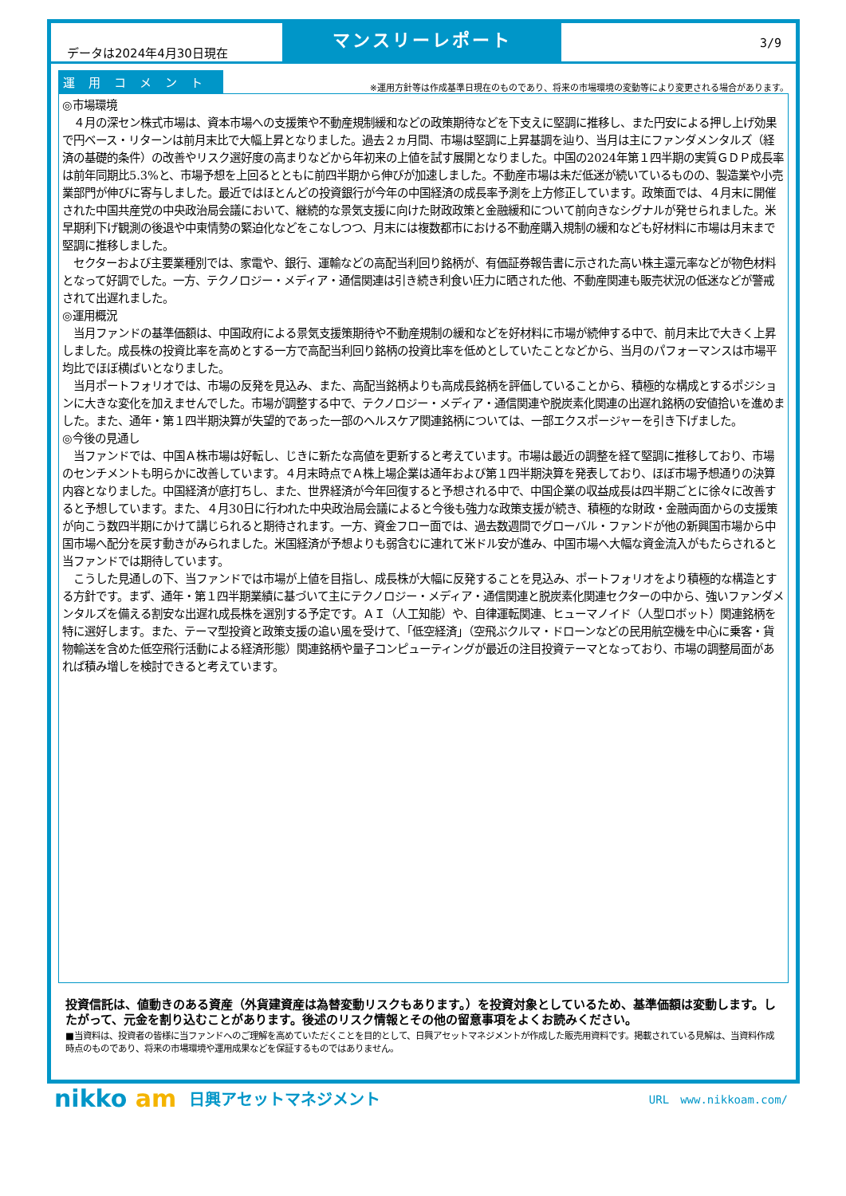データは2024年4月30日現在
マンスリーレポート
3/9
運用コメント
※運用方針等は作成基準日現在のものであり、将来の市場環境の変動等により変更される場合があります。
◎市場環境
　４月の深セン株式市場は、資本市場への支援策や不動産規制緩和などの政策期待などを下支えに堅調に推移し、また円安による押し上げ効果で円ベース・リターンは前月末比で大幅上昇となりました。過去２ヵ月間、市場は堅調に上昇基調を辿り、当月は主にファンダメンタルズ（経済の基礎的条件）の改善やリスク選好度の高まりなどから年初来の上値を試す展開となりました。中国の2024年第１四半期の実質ＧＤＰ成長率は前年同期比5.3%と、市場予想を上回るとともに前四半期から伸びが加速しました。不動産市場は未だ低迷が続いているものの、製造業や小売業部門が伸びに寄与しました。最近ではほとんどの投資銀行が今年の中国経済の成長率予測を上方修正しています。政策面では、４月末に開催された中国共産党の中央政治局会議において、継続的な景気支援に向けた財政政策と金融緩和について前向きなシグナルが発せられました。米早期利下げ観測の後退や中東情勢の緊迫化などをこなしつつ、月末には複数都市における不動産購入規制の緩和なども好材料に市場は月末まで堅調に推移しました。
　セクターおよび主要業種別では、家電や、銀行、運輸などの高配当利回り銘柄が、有価証券報告書に示された高い株主還元率などが物色材料となって好調でした。一方、テクノロジー・メディア・通信関連は引き続き利食い圧力に晒された他、不動産関連も販売状況の低迷などが警戒されて出遅れました。
◎運用概況
　当月ファンドの基準価額は、中国政府による景気支援策期待や不動産規制の緩和などを好材料に市場が続伸する中で、前月末比で大きく上昇しました。成長株の投資比率を高めとする一方で高配当利回り銘柄の投資比率を低めとしていたことなどから、当月のパフォーマンスは市場平均比でほぼ横ばいとなりました。
　当月ポートフォリオでは、市場の反発を見込み、また、高配当銘柄よりも高成長銘柄を評価していることから、積極的な構成とするポジションに大きな変化を加えませんでした。市場が調整する中で、テクノロジー・メディア・通信関連や脱炭素化関連の出遅れ銘柄の安値拾いを進めました。また、通年・第１四半期決算が失望的であった一部のヘルスケア関連銘柄については、一部エクスポージャーを引き下げました。
◎今後の見通し
　当ファンドでは、中国Ａ株市場は好転し、じきに新たな高値を更新すると考えています。市場は最近の調整を経て堅調に推移しており、市場のセンチメントも明らかに改善しています。４月末時点でＡ株上場企業は通年および第１四半期決算を発表しており、ほぼ市場予想通りの決算内容となりました。中国経済が底打ちし、また、世界経済が今年回復すると予想される中で、中国企業の収益成長は四半期ごとに徐々に改善すると予想しています。また、４月30日に行われた中央政治局会議によると今後も強力な政策支援が続き、積極的な財政・金融両面からの支援策が向こう数四半期にかけて講じられると期待されます。一方、資金フロー面では、過去数週間でグローバル・ファンドが他の新興国市場から中国市場へ配分を戻す動きがみられました。米国経済が予想よりも弱含むに連れて米ドル安が進み、中国市場へ大幅な資金流入がもたらされると当ファンドでは期待しています。
　こうした見通しの下、当ファンドでは市場が上値を目指し、成長株が大幅に反発することを見込み、ポートフォリオをより積極的な構造とする方針です。まず、通年・第１四半期業績に基づいて主にテクノロジー・メディア・通信関連と脱炭素化関連セクターの中から、強いファンダメンタルズを備える割安な出遅れ成長株を選別する予定です。ＡＩ（人工知能）や、自律運転関連、ヒューマノイド（人型ロボット）関連銘柄を特に選好します。また、テーマ型投資と政策支援の追い風を受けて、「低空経済」（空飛ぶクルマ・ドローンなどの民用航空機を中心に乗客・貨物輸送を含めた低空飛行活動による経済形態）関連銘柄や量子コンピューティングが最近の注目投資テーマとなっており、市場の調整局面があれば積み増しを検討できると考えています。
投資信託は、値動きのある資産（外貨建資産は為替変動リスクもあります。）を投資対象としているため、基準価額は変動します。したがって、元金を割り込むことがあります。後述のリスク情報とその他の留意事項をよくお読みください。
■当資料は、投資者の皆様に当ファンドへのご理解を高めていただくことを目的として、日興アセットマネジメントが作成した販売用資料です。掲載されている見解は、当資料作成時点のものであり、将来の市場環境や運用成果などを保証するものではありません。
nikko am
日興アセットマネジメント
URL　www.nikkoam.com/